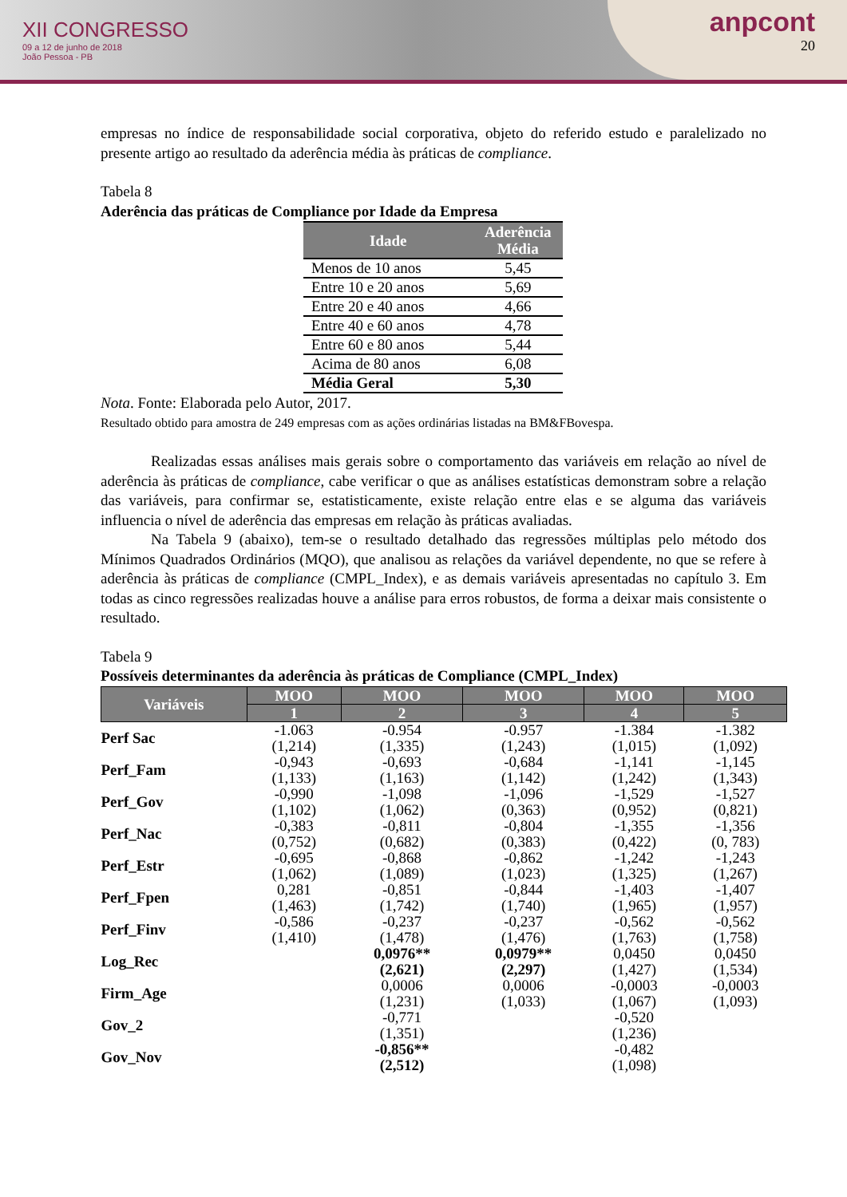XII CONGRESSO
09 a 12 de junho de 2018
João Pessoa - PB
anpcont
20
empresas no índice de responsabilidade social corporativa, objeto do referido estudo e paralelizado no presente artigo ao resultado da aderência média às práticas de compliance.
Tabela 8
Aderência das práticas de Compliance por Idade da Empresa
| Idade | Aderência Média |
| --- | --- |
| Menos de 10 anos | 5,45 |
| Entre 10 e 20 anos | 5,69 |
| Entre 20 e 40 anos | 4,66 |
| Entre 40 e 60 anos | 4,78 |
| Entre 60 e 80 anos | 5,44 |
| Acima de 80 anos | 6,08 |
| Média Geral | 5,30 |
Nota. Fonte: Elaborada pelo Autor, 2017.
Resultado obtido para amostra de 249 empresas com as ações ordinárias listadas na BM&FBovespa.
Realizadas essas análises mais gerais sobre o comportamento das variáveis em relação ao nível de aderência às práticas de compliance, cabe verificar o que as análises estatísticas demonstram sobre a relação das variáveis, para confirmar se, estatisticamente, existe relação entre elas e se alguma das variáveis influencia o nível de aderência das empresas em relação às práticas avaliadas.
Na Tabela 9 (abaixo), tem-se o resultado detalhado das regressões múltiplas pelo método dos Mínimos Quadrados Ordinários (MQO), que analisou as relações da variável dependente, no que se refere à aderência às práticas de compliance (CMPL_Index), e as demais variáveis apresentadas no capítulo 3. Em todas as cinco regressões realizadas houve a análise para erros robustos, de forma a deixar mais consistente o resultado.
Tabela 9
Possíveis determinantes da aderência às práticas de Compliance (CMPL_Index)
| Variáveis | MOO | MOO | MOO | MOO | MOO |
| --- | --- | --- | --- | --- | --- |
| | 1 | 2 | 3 | 4 | 5 |
| Perf Sac | -1.063 (1,214) | -0.954 (1,335) | -0.957 (1,243) | -1.384 (1,015) | -1.382 (1,092) |
| Perf_Fam | -0,943 (1,133) | -0,693 (1,163) | -0,684 (1,142) | -1,141 (1,242) | -1,145 (1,343) |
| Perf_Gov | -0,990 (1,102) | -1,098 (1,062) | -1,096 (0,363) | -1,529 (0,952) | -1,527 (0,821) |
| Perf_Nac | -0,383 (0,752) | -0,811 (0,682) | -0,804 (0,383) | -1,355 (0,422) | -1,356 (0, 783) |
| Perf_Estr | -0,695 (1,062) | -0,868 (1,089) | -0,862 (1,023) | -1,242 (1,325) | -1,243 (1,267) |
| Perf_Fpen | 0,281 (1,463) | -0,851 (1,742) | -0,844 (1,740) | -1,403 (1,965) | -1,407 (1,957) |
| Perf_Finv | -0,586 (1,410) | -0,237 (1,478) | -0,237 (1,476) | -0,562 (1,763) | -0,562 (1,758) |
| Log_Rec | | 0,0976** (2,621) | 0,0979** (2,297) | 0,0450 (1,427) | 0,0450 (1,534) |
| Firm_Age | | 0,0006 (1,231) | 0,0006 (1,033) | -0,0003 (1,067) | -0,0003 (1,093) |
| Gov_2 | | -0,771 (1,351) | | -0,520 (1,236) | |
| Gov_Nov | | -0,856** (2,512) | | -0,482 (1,098) | |